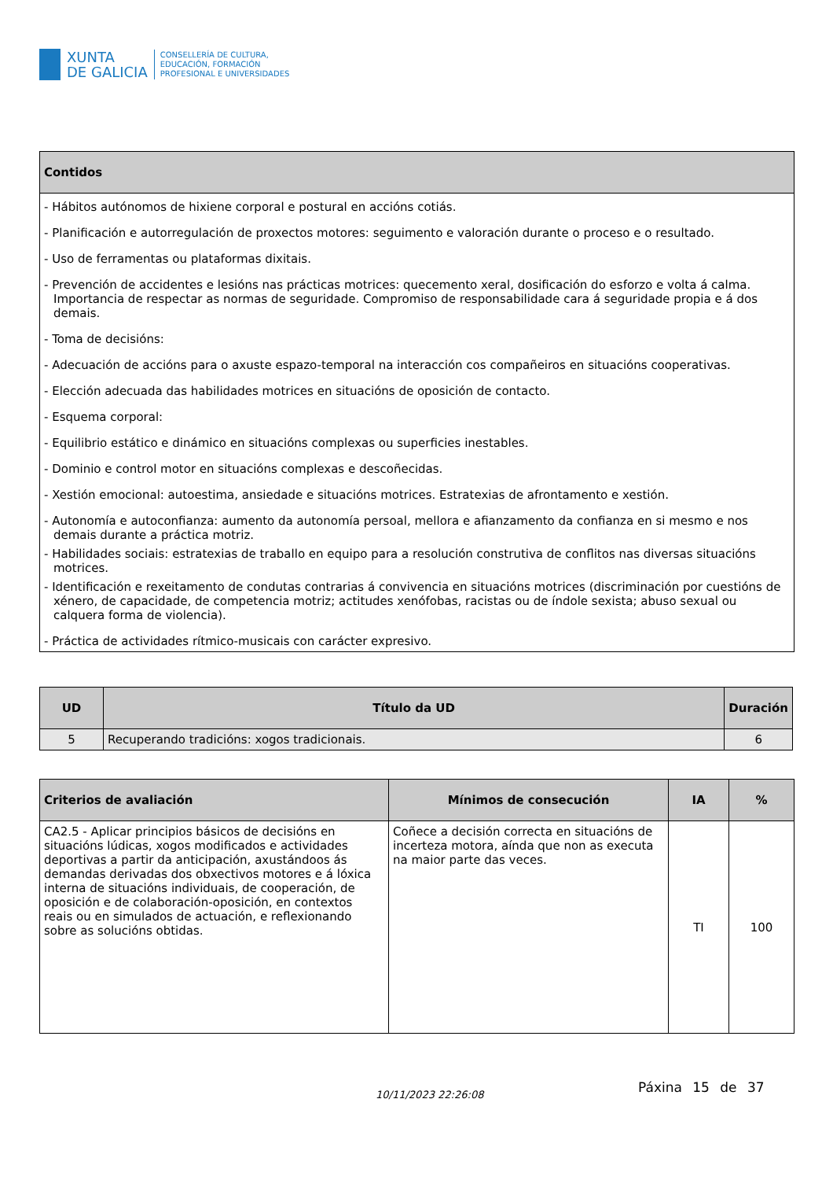XUNTA
DE GALICIA
CONSELLERÍA DE CULTURA,
EDUCACIÓN, FORMACIÓN
PROFESIONAL E UNIVERSIDADES
| Contidos |
| --- |
| - Hábitos autónomos de hixiene corporal e postural en accións cotiás. - Planificación e autorregulación de proxectos motores: seguimento e valoración durante o proceso e o resultado. - Uso de ferramentas ou plataformas dixitais. - Prevención de accidentes e lesións nas prácticas motrices: quecemento xeral, dosificación do esforzo e volta á calma. Importancia de respectar as normas de seguridade. Compromiso de responsabilidade cara á seguridade propia e á dos demais. - Toma de decisións: - Adecuación de accións para o axuste espazo-temporal na interacción cos compañeiros en situacións cooperativas. - Elección adecuada das habilidades motrices en situacións de oposición de contacto. - Esquema corporal: - Equilibrio estático e dinámico en situacións complexas ou superficies inestables. - Dominio e control motor en situacións complexas e descoñecidas. - Xestión emocional: autoestima, ansiedade e situacións motrices. Estratexias de afrontamento e xestión. - Autonomía e autoconfianza: aumento da autonomía persoal, mellora e afianzamento da confianza en si mesmo e nos demais durante a práctica motriz. - Habilidades sociais: estratexias de traballo en equipo para a resolución construtiva de conflitos nas diversas situacións motrices. - Identificación e rexeitamento de condutas contrarias á convivencia en situacións motrices (discriminación por cuestións de xénero, de capacidade, de competencia motriz; actitudes xenófobas, racistas ou de índole sexista; abuso sexual ou calquera forma de violencia). - Práctica de actividades rítmico-musicais con carácter expresivo. |
| UD | Título da UD | Duración |
| --- | --- | --- |
| 5 | Recuperando tradicións: xogos tradicionais. | 6 |
| Criterios de avaliación | Mínimos de consecución | IA | % |
| --- | --- | --- | --- |
| CA2.5 - Aplicar principios básicos de decisións en situacións lúdicas, xogos modificados e actividades deportivas a partir da anticipación, axustándoos ás demandas derivadas dos obxectivos motores e á lóxica interna de situacións individuais, de cooperación, de oposición e de colaboración-oposición, en contextos reais ou en simulados de actuación, e reflexionando sobre as solucións obtidas. | Coñece a decisión correcta en situacións de incerteza motora, aínda que non as executa na maior parte das veces. | TI | 100 |
10/11/2023 22:26:08 Páxina 15 de 37